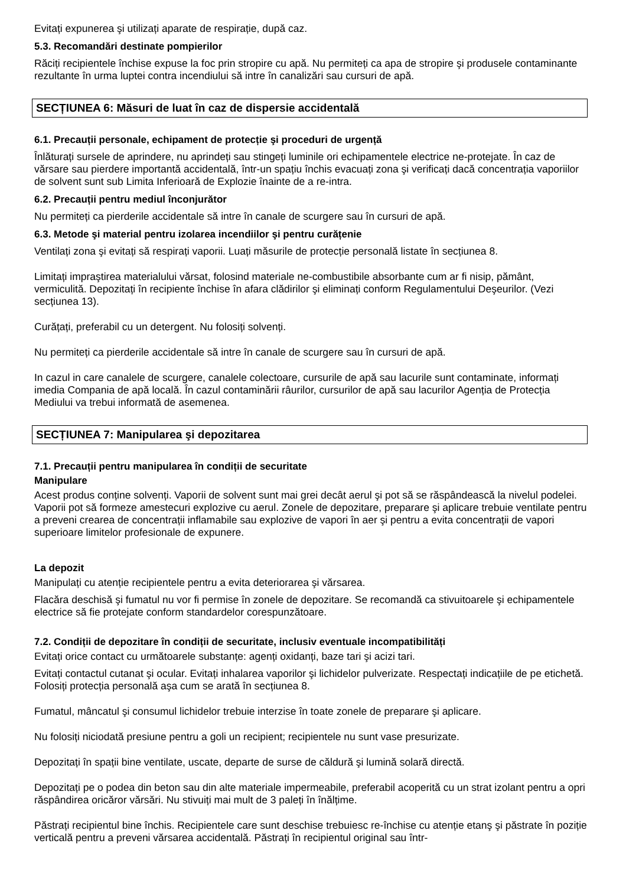Evitați expunerea şi utilizați aparate de respirație, după caz.
5.3. Recomandări destinate pompierilor
Răciți recipientele închise expuse la foc prin stropire cu apă. Nu permiteți ca apa de stropire şi produsele contaminante rezultante în urma luptei contra incendiului să intre în canalizări sau cursuri de apă.
SECȚIUNEA 6: Măsuri de luat în caz de dispersie accidentală
6.1. Precauții personale, echipament de protecție şi proceduri de urgență
Înlăturați sursele de aprindere, nu aprindeți sau stingeți luminile ori echipamentele electrice ne-protejate. În caz de vărsare sau pierdere importantă accidentală, într-un spațiu închis evacuați zona şi verificați dacă concentrația vaporiilor de solvent sunt sub Limita Inferioară de Explozie înainte de a re-intra.
6.2. Precauții pentru mediul înconjurător
Nu permiteți ca pierderile accidentale să intre în canale de scurgere sau în cursuri de apă.
6.3. Metode şi material pentru izolarea incendiilor şi pentru curățenie
Ventilați zona şi evitați să respirați vaporii. Luați măsurile de protecție personală listate în secțiunea 8.
Limitați impraştirea materialului vărsat, folosind materiale ne-combustibile absorbante cum ar fi nisip, pământ, vermiculită. Depozitați în recipiente închise în afara clădirilor şi eliminați conform Regulamentului Deşeurilor. (Vezi secțiunea 13).
Curățați, preferabil cu un detergent. Nu folosiți solvenți.
Nu permiteți ca pierderile accidentale să intre în canale de scurgere sau în cursuri de apă.
In cazul in care canalele de scurgere, canalele colectoare, cursurile de apă sau lacurile sunt contaminate, informați imedia Compania de apă locală. În cazul contaminării râurilor, cursurilor de apă sau lacurilor Agenția de Protecția Mediului va trebui informată de asemenea.
SECȚIUNEA 7: Manipularea şi depozitarea
7.1. Precauții pentru manipularea în condiții de securitate
Manipulare
Acest produs conține solvenți. Vaporii de solvent sunt mai grei decât aerul şi pot să se răspândească la nivelul podelei. Vaporii pot să formeze amestecuri explozive cu aerul. Zonele de depozitare, preparare şi aplicare trebuie ventilate pentru a preveni crearea de concentrații inflamabile sau explozive de vapori în aer şi pentru a evita concentrații de vapori superioare limitelor profesionale de expunere.
La depozit
Manipulați cu atenție recipientele pentru a evita deteriorarea şi vărsarea.
Flacăra deschisă şi fumatul nu vor fi permise în zonele de depozitare. Se recomandă ca stivuitoarele şi echipamentele electrice să fie protejate conform standardelor corespunzătoare.
7.2. Condiții de depozitare în condiții de securitate, inclusiv eventuale incompatibilități
Evitați orice contact cu următoarele substanțe: agenți oxidanți, baze tari şi acizi tari.
Evitați contactul cutanat şi ocular. Evitați inhalarea vaporilor şi lichidelor pulverizate. Respectați indicațiile de pe etichetă. Folosiți protecția personală aşa cum se arată în secțiunea 8.
Fumatul, mâncatul şi consumul lichidelor trebuie interzise în toate zonele de preparare şi aplicare.
Nu folosiți niciodată presiune pentru a goli un recipient; recipientele nu sunt vase presurizate.
Depozitați în spații bine ventilate, uscate, departe de surse de căldură şi lumină solară directă.
Depozitați pe o podea din beton sau din alte materiale impermeabile, preferabil acoperită cu un strat izolant pentru a opri răspândirea oricăror vărsări. Nu stivuiți mai mult de 3 paleți în înălțime.
Păstrați recipientul bine închis. Recipientele care sunt deschise trebuiesc re-închise cu atenție etanş şi păstrate în poziție verticală pentru a preveni vărsarea accidentală. Păstrați în recipientul original sau într-